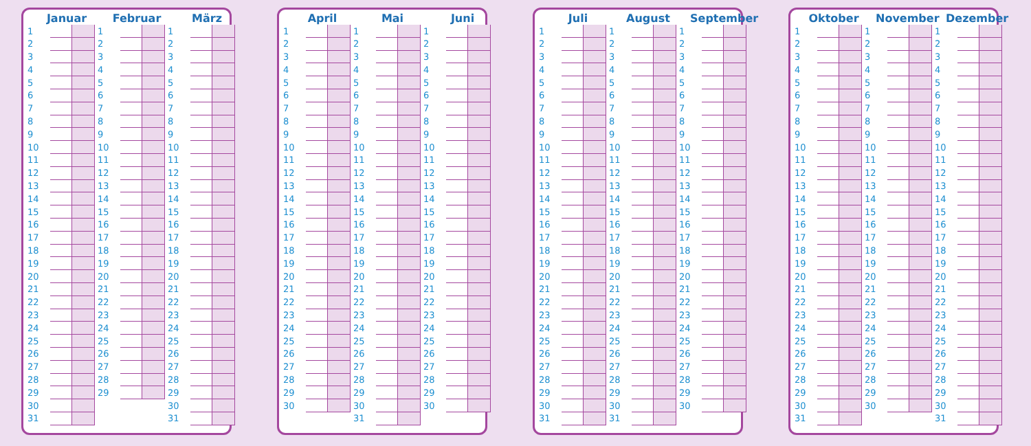Januar
| 1 | | |
| 2 | | |
| 3 | | |
| 4 | | |
| 5 | | |
| 6 | | |
| 7 | | |
| 8 | | |
| 9 | | |
| 10 | | |
| 11 | | |
| 12 | | |
| 13 | | |
| 14 | | |
| 15 | | |
| 16 | | |
| 17 | | |
| 18 | | |
| 19 | | |
| 20 | | |
| 21 | | |
| 22 | | |
| 23 | | |
| 24 | | |
| 25 | | |
| 26 | | |
| 27 | | |
| 28 | | |
| 29 | | |
| 30 | | |
| 31 | | |
Februar
| 1 | | |
| 2 | | |
| 3 | | |
| 4 | | |
| 5 | | |
| 6 | | |
| 7 | | |
| 8 | | |
| 9 | | |
| 10 | | |
| 11 | | |
| 12 | | |
| 13 | | |
| 14 | | |
| 15 | | |
| 16 | | |
| 17 | | |
| 18 | | |
| 19 | | |
| 20 | | |
| 21 | | |
| 22 | | |
| 23 | | |
| 24 | | |
| 25 | | |
| 26 | | |
| 27 | | |
| 28 | | |
| 29 | | |
März
| 1 | | |
| 2 | | |
| 3 | | |
| 4 | | |
| 5 | | |
| 6 | | |
| 7 | | |
| 8 | | |
| 9 | | |
| 10 | | |
| 11 | | |
| 12 | | |
| 13 | | |
| 14 | | |
| 15 | | |
| 16 | | |
| 17 | | |
| 18 | | |
| 19 | | |
| 20 | | |
| 21 | | |
| 22 | | |
| 23 | | |
| 24 | | |
| 25 | | |
| 26 | | |
| 27 | | |
| 28 | | |
| 29 | | |
| 30 | | |
| 31 | | |
April
| 1 | | |
| 2 | | |
| 3 | | |
| 4 | | |
| 5 | | |
| 6 | | |
| 7 | | |
| 8 | | |
| 9 | | |
| 10 | | |
| 11 | | |
| 12 | | |
| 13 | | |
| 14 | | |
| 15 | | |
| 16 | | |
| 17 | | |
| 18 | | |
| 19 | | |
| 20 | | |
| 21 | | |
| 22 | | |
| 23 | | |
| 24 | | |
| 25 | | |
| 26 | | |
| 27 | | |
| 28 | | |
| 29 | | |
| 30 | | |
Mai
| 1 | | |
| 2 | | |
| 3 | | |
| 4 | | |
| 5 | | |
| 6 | | |
| 7 | | |
| 8 | | |
| 9 | | |
| 10 | | |
| 11 | | |
| 12 | | |
| 13 | | |
| 14 | | |
| 15 | | |
| 16 | | |
| 17 | | |
| 18 | | |
| 19 | | |
| 20 | | |
| 21 | | |
| 22 | | |
| 23 | | |
| 24 | | |
| 25 | | |
| 26 | | |
| 27 | | |
| 28 | | |
| 29 | | |
| 30 | | |
| 31 | | |
Juni
| 1 | | |
| 2 | | |
| 3 | | |
| 4 | | |
| 5 | | |
| 6 | | |
| 7 | | |
| 8 | | |
| 9 | | |
| 10 | | |
| 11 | | |
| 12 | | |
| 13 | | |
| 14 | | |
| 15 | | |
| 16 | | |
| 17 | | |
| 18 | | |
| 19 | | |
| 20 | | |
| 21 | | |
| 22 | | |
| 23 | | |
| 24 | | |
| 25 | | |
| 26 | | |
| 27 | | |
| 28 | | |
| 29 | | |
| 30 | | |
Juli
| 1 | | |
| 2 | | |
| 3 | | |
| 4 | | |
| 5 | | |
| 6 | | |
| 7 | | |
| 8 | | |
| 9 | | |
| 10 | | |
| 11 | | |
| 12 | | |
| 13 | | |
| 14 | | |
| 15 | | |
| 16 | | |
| 17 | | |
| 18 | | |
| 19 | | |
| 20 | | |
| 21 | | |
| 22 | | |
| 23 | | |
| 24 | | |
| 25 | | |
| 26 | | |
| 27 | | |
| 28 | | |
| 29 | | |
| 30 | | |
| 31 | | |
August
| 1 | | |
| 2 | | |
| 3 | | |
| 4 | | |
| 5 | | |
| 6 | | |
| 7 | | |
| 8 | | |
| 9 | | |
| 10 | | |
| 11 | | |
| 12 | | |
| 13 | | |
| 14 | | |
| 15 | | |
| 16 | | |
| 17 | | |
| 18 | | |
| 19 | | |
| 20 | | |
| 21 | | |
| 22 | | |
| 23 | | |
| 24 | | |
| 25 | | |
| 26 | | |
| 27 | | |
| 28 | | |
| 29 | | |
| 30 | | |
| 31 | | |
September
| 1 | | |
| 2 | | |
| 3 | | |
| 4 | | |
| 5 | | |
| 6 | | |
| 7 | | |
| 8 | | |
| 9 | | |
| 10 | | |
| 11 | | |
| 12 | | |
| 13 | | |
| 14 | | |
| 15 | | |
| 16 | | |
| 17 | | |
| 18 | | |
| 19 | | |
| 20 | | |
| 21 | | |
| 22 | | |
| 23 | | |
| 24 | | |
| 25 | | |
| 26 | | |
| 27 | | |
| 28 | | |
| 29 | | |
| 30 | | |
Oktober
| 1 | | |
| 2 | | |
| 3 | | |
| 4 | | |
| 5 | | |
| 6 | | |
| 7 | | |
| 8 | | |
| 9 | | |
| 10 | | |
| 11 | | |
| 12 | | |
| 13 | | |
| 14 | | |
| 15 | | |
| 16 | | |
| 17 | | |
| 18 | | |
| 19 | | |
| 20 | | |
| 21 | | |
| 22 | | |
| 23 | | |
| 24 | | |
| 25 | | |
| 26 | | |
| 27 | | |
| 28 | | |
| 29 | | |
| 30 | | |
| 31 | | |
November
| 1 | | |
| 2 | | |
| 3 | | |
| 4 | | |
| 5 | | |
| 6 | | |
| 7 | | |
| 8 | | |
| 9 | | |
| 10 | | |
| 11 | | |
| 12 | | |
| 13 | | |
| 14 | | |
| 15 | | |
| 16 | | |
| 17 | | |
| 18 | | |
| 19 | | |
| 20 | | |
| 21 | | |
| 22 | | |
| 23 | | |
| 24 | | |
| 25 | | |
| 26 | | |
| 27 | | |
| 28 | | |
| 29 | | |
| 30 | | |
Dezember
| 1 | | |
| 2 | | |
| 3 | | |
| 4 | | |
| 5 | | |
| 6 | | |
| 7 | | |
| 8 | | |
| 9 | | |
| 10 | | |
| 11 | | |
| 12 | | |
| 13 | | |
| 14 | | |
| 15 | | |
| 16 | | |
| 17 | | |
| 18 | | |
| 19 | | |
| 20 | | |
| 21 | | |
| 22 | | |
| 23 | | |
| 24 | | |
| 25 | | |
| 26 | | |
| 27 | | |
| 28 | | |
| 29 | | |
| 30 | | |
| 31 | | |